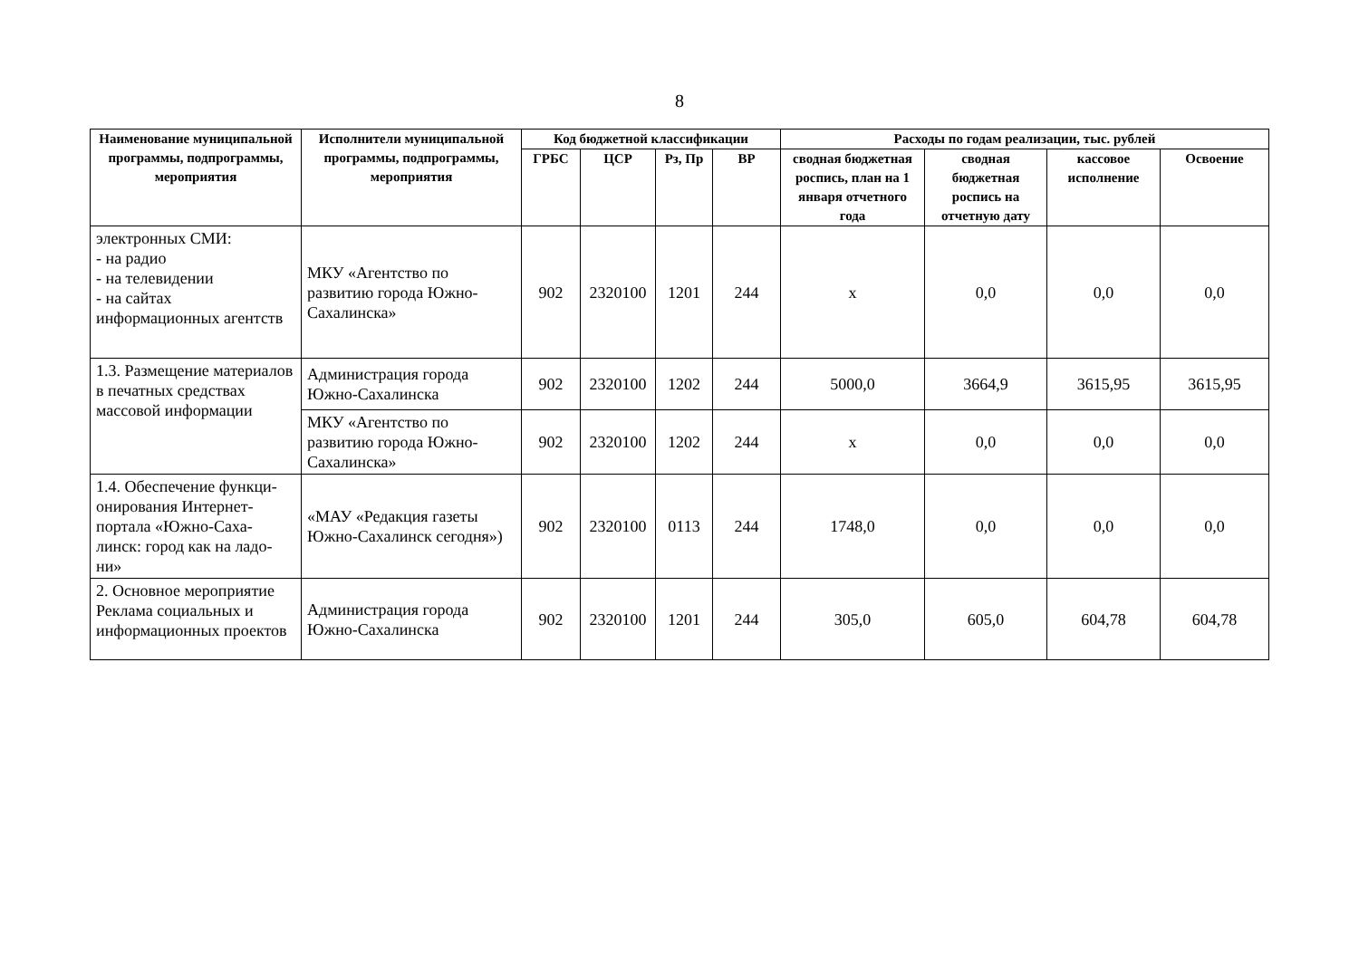8
| Наименование муниципальной программы, подпрограммы, мероприятия | Исполнители муниципальной программы, подпрограммы, мероприятия | Код бюджетной классификации | | | | Расходы по годам реализации, тыс. рублей | | | |
| --- | --- | --- | --- | --- | --- | --- | --- | --- | --- |
| | | ГРБС | ЦСР | Рз, Пр | ВР | сводная бюджетная роспись, план на 1 января отчетного года | сводная бюджетная роспись на отчетную дату | кассовое исполнение | Освоение |
| электронных СМИ: - на радио - на телевидении - на сайтах информационных агентств | МКУ «Агентство по развитию города Южно-Сахалинска» | 902 | 2320100 | 1201 | 244 | x | 0,0 | 0,0 | 0,0 |
| 1.3. Размещение материалов в печатных средствах массовой информации | Администрация города Южно-Сахалинска | 902 | 2320100 | 1202 | 244 | 5000,0 | 3664,9 | 3615,95 | 3615,95 |
| | МКУ «Агентство по развитию города Южно-Сахалинска» | 902 | 2320100 | 1202 | 244 | x | 0,0 | 0,0 | 0,0 |
| 1.4. Обеспечение функци-онирования Интернет-портала «Южно-Саха-линск: город как на ладо-ни» | «МАУ «Редакция газеты Южно-Сахалинск сегодня») | 902 | 2320100 | 0113 | 244 | 1748,0 | 0,0 | 0,0 | 0,0 |
| 2. Основное мероприятие Реклама социальных и информационных проектов | Администрация города Южно-Сахалинска | 902 | 2320100 | 1201 | 244 | 305,0 | 605,0 | 604,78 | 604,78 |